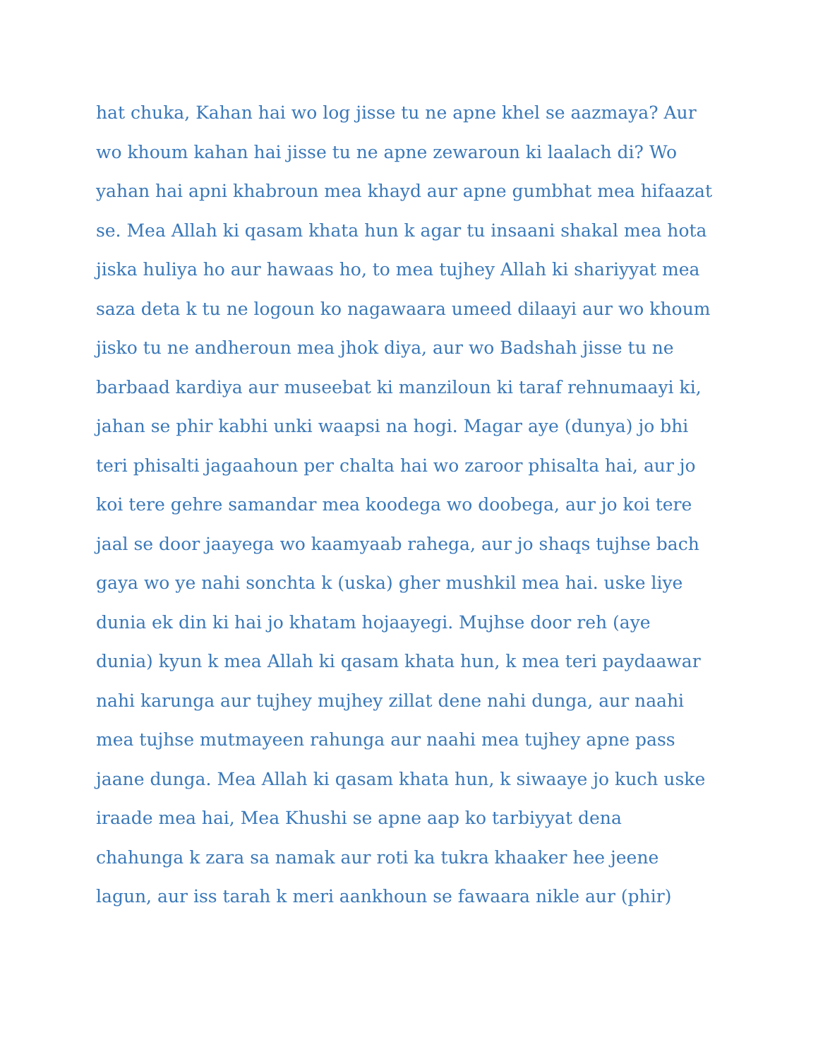hat chuka, Kahan hai wo log jisse tu ne apne khel se aazmaya? Aur
wo khoum kahan hai jisse tu ne apne zewaroun ki laalach di? Wo
yahan hai apni khabroun mea khayd aur apne gumbhat mea hifaazat
se. Mea Allah ki qasam khata hun k agar tu insaani shakal mea hota
jiska huliya ho aur hawaas ho, to mea tujhey Allah ki shariyyat mea
saza deta k tu ne logoun ko nagawaara umeed dilaayi aur wo khoum
jisko tu ne andheroun mea jhok diya, aur wo Badshah jisse tu ne
barbaad kardiya aur museebat ki manziloun ki taraf rehnumaayi ki,
jahan se phir kabhi unki waapsi na hogi. Magar aye (dunya) jo bhi
teri phisalti jagaahoun per chalta hai wo zaroor phisalta hai, aur jo
koi tere gehre samandar mea koodega wo doobega, aur jo koi tere
jaal se door jaayega wo kaamyaab rahega, aur jo shaqs tujhse bach
gaya wo ye nahi sonchta k (uska) gher mushkil mea hai. uske liye
dunia ek din ki hai jo khatam hojaayegi. Mujhse door reh (aye
dunia) kyun k mea Allah ki qasam khata hun, k mea teri paydaawar
nahi karunga aur tujhey mujhey zillat dene nahi dunga, aur naahi
mea tujhse mutmayeen rahunga aur naahi mea tujhey apne pass
jaane dunga. Mea Allah ki qasam khata hun, k siwaaye jo kuch uske
iraade mea hai, Mea Khushi se apne aap ko tarbiyyat dena
chahunga k zara sa namak aur roti ka tukra khaaker hee jeene
lagun, aur iss tarah k meri aankhoun se fawaara nikle aur (phir)